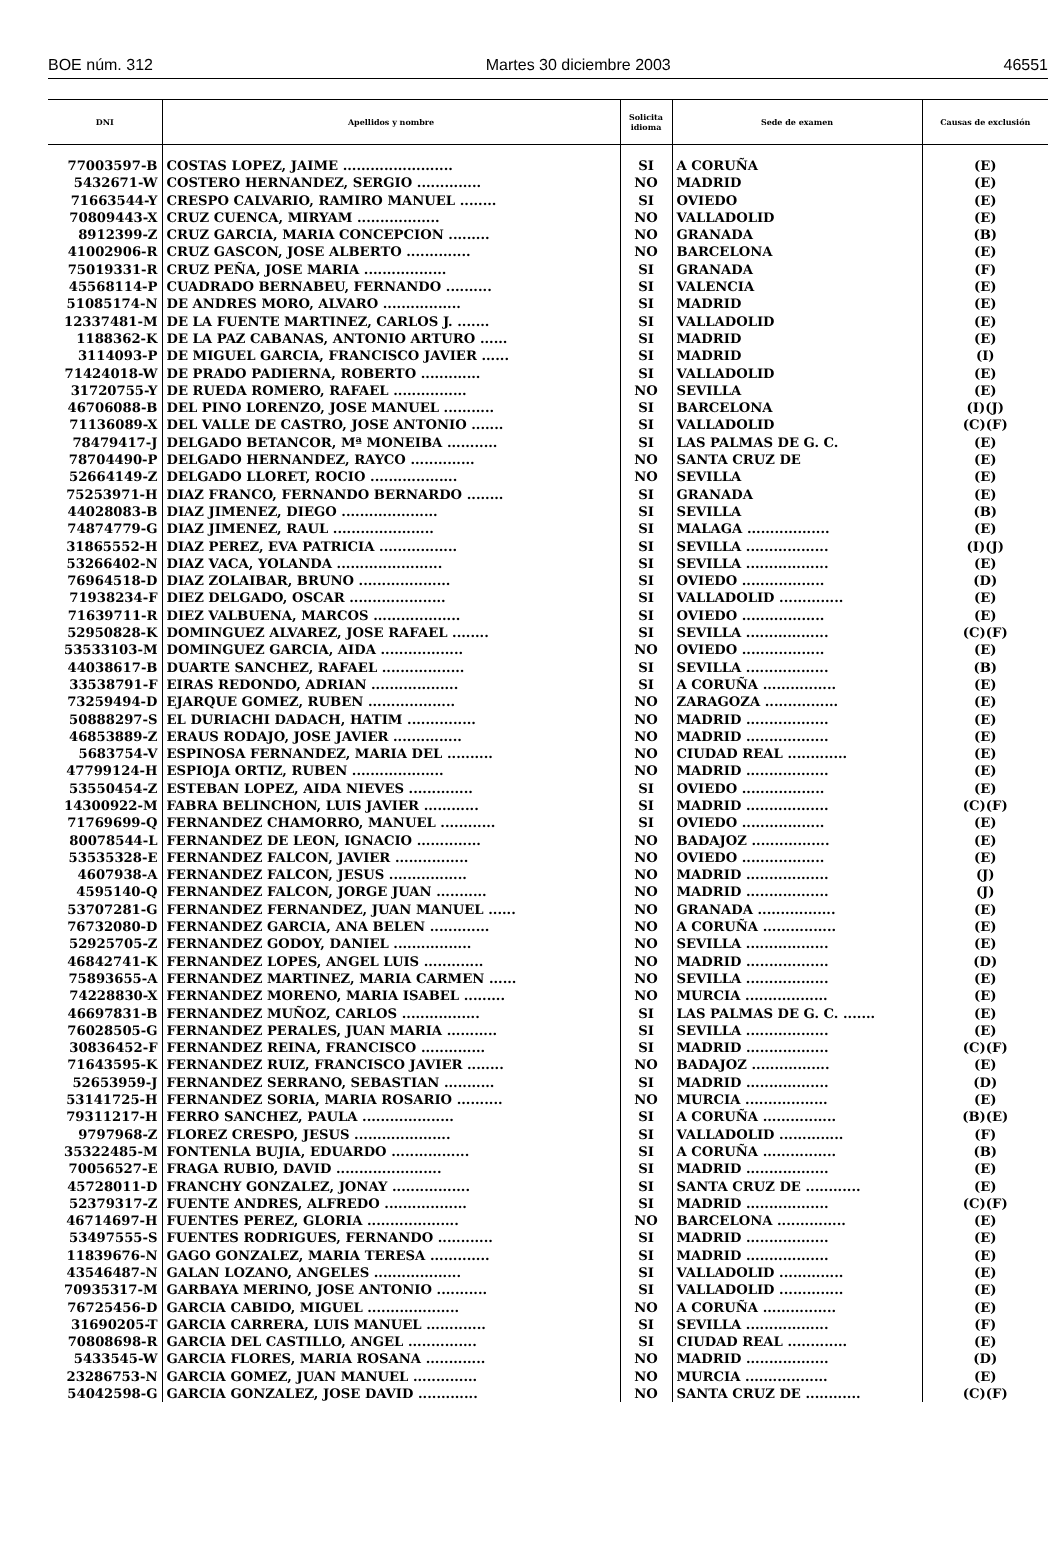BOE núm. 312 Martes 30 diciembre 2003 46551
| DNI | Apellidos y nombre | Solicita idioma | Sede de examen | Causas de exclusión |
| --- | --- | --- | --- | --- |
| 77003597-B | COSTAS LOPEZ, JAIME ........................ | SI | A CORUÑA | (E) |
| 5432671-W | COSTERO HERNANDEZ, SERGIO .............. | NO | MADRID | (E) |
| 71663544-Y | CRESPO CALVARIO, RAMIRO MANUEL ........ | SI | OVIEDO | (E) |
| 70809443-X | CRUZ CUENCA, MIRYAM .................. | NO | VALLADOLID | (E) |
| 8912399-Z | CRUZ GARCIA, MARIA CONCEPCION ......... | NO | GRANADA | (B) |
| 41002906-R | CRUZ GASCON, JOSE ALBERTO .............. | NO | BARCELONA | (E) |
| 75019331-R | CRUZ PEÑA, JOSE MARIA .................. | SI | GRANADA | (F) |
| 45568114-P | CUADRADO BERNABEU, FERNANDO .......... | SI | VALENCIA | (E) |
| 51085174-N | DE ANDRES MORO, ALVARO ................. | SI | MADRID | (E) |
| 12337481-M | DE LA FUENTE MARTINEZ, CARLOS J. ....... | SI | VALLADOLID | (E) |
| 1188362-K | DE LA PAZ CABANAS, ANTONIO ARTURO ...... | SI | MADRID | (E) |
| 3114093-P | DE MIGUEL GARCIA, FRANCISCO JAVIER ...... | SI | MADRID | (I) |
| 71424018-W | DE PRADO PADIERNA, ROBERTO ............. | SI | VALLADOLID | (E) |
| 31720755-Y | DE RUEDA ROMERO, RAFAEL ................ | NO | SEVILLA | (E) |
| 46706088-B | DEL PINO LORENZO, JOSE MANUEL ........... | SI | BARCELONA | (I)(J) |
| 71136089-X | DEL VALLE DE CASTRO, JOSE ANTONIO ....... | SI | VALLADOLID | (C)(F) |
| 78479417-J | DELGADO BETANCOR, Mª MONEIBA ........... | SI | LAS PALMAS DE G. C. | (E) |
| 78704490-P | DELGADO HERNANDEZ, RAYCO .............. | NO | SANTA CRUZ DE | (E) |
| 52664149-Z | DELGADO LLORET, ROCIO ................... | NO | SEVILLA | (E) |
| 75253971-H | DIAZ FRANCO, FERNANDO BERNARDO ........ | SI | GRANADA | (E) |
| 44028083-B | DIAZ JIMENEZ, DIEGO ..................... | SI | SEVILLA | (B) |
| 74874779-G | DIAZ JIMENEZ, RAUL ...................... | SI | MALAGA .................. | (E) |
| 31865552-H | DIAZ PEREZ, EVA PATRICIA ................. | SI | SEVILLA .................. | (I)(J) |
| 53266402-N | DIAZ VACA, YOLANDA ....................... | SI | SEVILLA .................. | (E) |
| 76964518-D | DIAZ ZOLAIBAR, BRUNO .................... | SI | OVIEDO .................. | (D) |
| 71938234-F | DIEZ DELGADO, OSCAR ..................... | SI | VALLADOLID .............. | (E) |
| 71639711-R | DIEZ VALBUENA, MARCOS ................... | SI | OVIEDO .................. | (E) |
| 52950828-K | DOMINGUEZ ALVAREZ, JOSE RAFAEL ........ | SI | SEVILLA .................. | (C)(F) |
| 53533103-M | DOMINGUEZ GARCIA, AIDA .................. | NO | OVIEDO .................. | (E) |
| 44038617-B | DUARTE SANCHEZ, RAFAEL .................. | SI | SEVILLA .................. | (B) |
| 33538791-F | EIRAS REDONDO, ADRIAN ................... | SI | A CORUÑA ................ | (E) |
| 73259494-D | EJARQUE GOMEZ, RUBEN ................... | NO | ZARAGOZA ................ | (E) |
| 50888297-S | EL DURIACHI DADACH, HATIM ............... | NO | MADRID .................. | (E) |
| 46853889-Z | ERAUS RODAJO, JOSE JAVIER ............... | NO | MADRID .................. | (E) |
| 5683754-V | ESPINOSA FERNANDEZ, MARIA DEL .......... | NO | CIUDAD REAL ............. | (E) |
| 47799124-H | ESPIOJA ORTIZ, RUBEN .................... | NO | MADRID .................. | (E) |
| 53550454-Z | ESTEBAN LOPEZ, AIDA NIEVES .............. | SI | OVIEDO .................. | (E) |
| 14300922-M | FABRA BELINCHON, LUIS JAVIER ............ | SI | MADRID .................. | (C)(F) |
| 71769699-Q | FERNANDEZ CHAMORRO, MANUEL ............ | SI | OVIEDO .................. | (E) |
| 80078544-L | FERNANDEZ DE LEON, IGNACIO .............. | NO | BADAJOZ ................. | (E) |
| 53535328-E | FERNANDEZ FALCON, JAVIER ................ | NO | OVIEDO .................. | (E) |
| 4607938-A | FERNANDEZ FALCON, JESUS ................. | NO | MADRID .................. | (J) |
| 4595140-Q | FERNANDEZ FALCON, JORGE JUAN ........... | NO | MADRID .................. | (J) |
| 53707281-G | FERNANDEZ FERNANDEZ, JUAN MANUEL ...... | NO | GRANADA ................. | (E) |
| 76732080-D | FERNANDEZ GARCIA, ANA BELEN ............. | NO | A CORUÑA ................ | (E) |
| 52925705-Z | FERNANDEZ GODOY, DANIEL ................. | NO | SEVILLA .................. | (E) |
| 46842741-K | FERNANDEZ LOPES, ANGEL LUIS ............. | NO | MADRID .................. | (D) |
| 75893655-A | FERNANDEZ MARTINEZ, MARIA CARMEN ...... | NO | SEVILLA .................. | (E) |
| 74228830-X | FERNANDEZ MORENO, MARIA ISABEL ......... | NO | MURCIA .................. | (E) |
| 46697831-B | FERNANDEZ MUÑOZ, CARLOS ................. | SI | LAS PALMAS DE G. C. ....... | (E) |
| 76028505-G | FERNANDEZ PERALES, JUAN MARIA ........... | SI | SEVILLA .................. | (E) |
| 30836452-F | FERNANDEZ REINA, FRANCISCO .............. | SI | MADRID .................. | (C)(F) |
| 71643595-K | FERNANDEZ RUIZ, FRANCISCO JAVIER ........ | NO | BADAJOZ ................. | (E) |
| 52653959-J | FERNANDEZ SERRANO, SEBASTIAN ........... | SI | MADRID .................. | (D) |
| 53141725-H | FERNANDEZ SORIA, MARIA ROSARIO .......... | NO | MURCIA .................. | (E) |
| 79311217-H | FERRO SANCHEZ, PAULA .................... | SI | A CORUÑA ................ | (B)(E) |
| 9797968-Z | FLOREZ CRESPO, JESUS ..................... | SI | VALLADOLID .............. | (F) |
| 35322485-M | FONTENLA BUJIA, EDUARDO ................. | SI | A CORUÑA ................ | (B) |
| 70056527-E | FRAGA RUBIO, DAVID ....................... | SI | MADRID .................. | (E) |
| 45728011-D | FRANCHY GONZALEZ, JONAY ................. | SI | SANTA CRUZ DE ............ | (E) |
| 52379317-Z | FUENTE ANDRES, ALFREDO .................. | SI | MADRID .................. | (C)(F) |
| 46714697-H | FUENTES PEREZ, GLORIA .................... | NO | BARCELONA ............... | (E) |
| 53497555-S | FUENTES RODRIGUES, FERNANDO ............ | SI | MADRID .................. | (E) |
| 11839676-N | GAGO GONZALEZ, MARIA TERESA ............. | SI | MADRID .................. | (E) |
| 43546487-N | GALAN LOZANO, ANGELES ................... | SI | VALLADOLID .............. | (E) |
| 70935317-M | GARBAYA MERINO, JOSE ANTONIO ........... | SI | VALLADOLID .............. | (E) |
| 76725456-D | GARCIA CABIDO, MIGUEL .................... | NO | A CORUÑA ................ | (E) |
| 31690205-T | GARCIA CARRERA, LUIS MANUEL ............. | SI | SEVILLA .................. | (F) |
| 70808698-R | GARCIA DEL CASTILLO, ANGEL ............... | SI | CIUDAD REAL ............. | (E) |
| 5433545-W | GARCIA FLORES, MARIA ROSANA ............. | NO | MADRID .................. | (D) |
| 23286753-N | GARCIA GOMEZ, JUAN MANUEL .............. | NO | MURCIA .................. | (E) |
| 54042598-G | GARCIA GONZALEZ, JOSE DAVID ............. | NO | SANTA CRUZ DE ............ | (C)(F) |